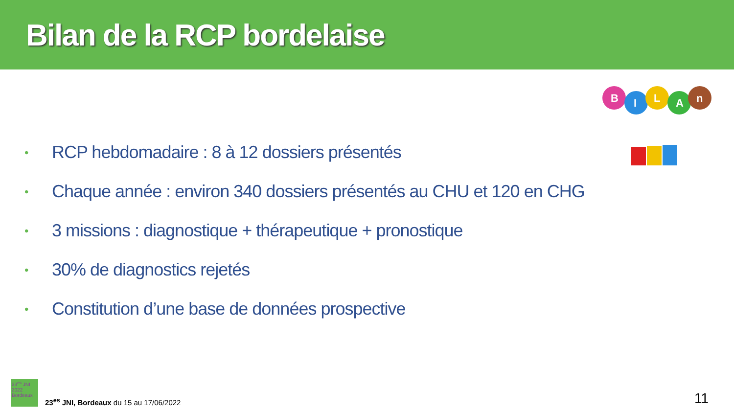Bilan de la RCP bordelaise
B
I
L
A
n
• RCP hebdomadaire : 8 à 12 dossiers présentés
• Chaque année : environ 340 dossiers présentés au CHU et 120 en CHG
• 3 missions : diagnostique + thérapeutique + pronostique
• 30% de diagnostics rejetés
• Constitution d’une base de données prospective
23<sup>es</sup> JNI 2022 Bordeaux
23<sup>es</sup> JNI, Bordeaux du 15 au 17/06/2022
11